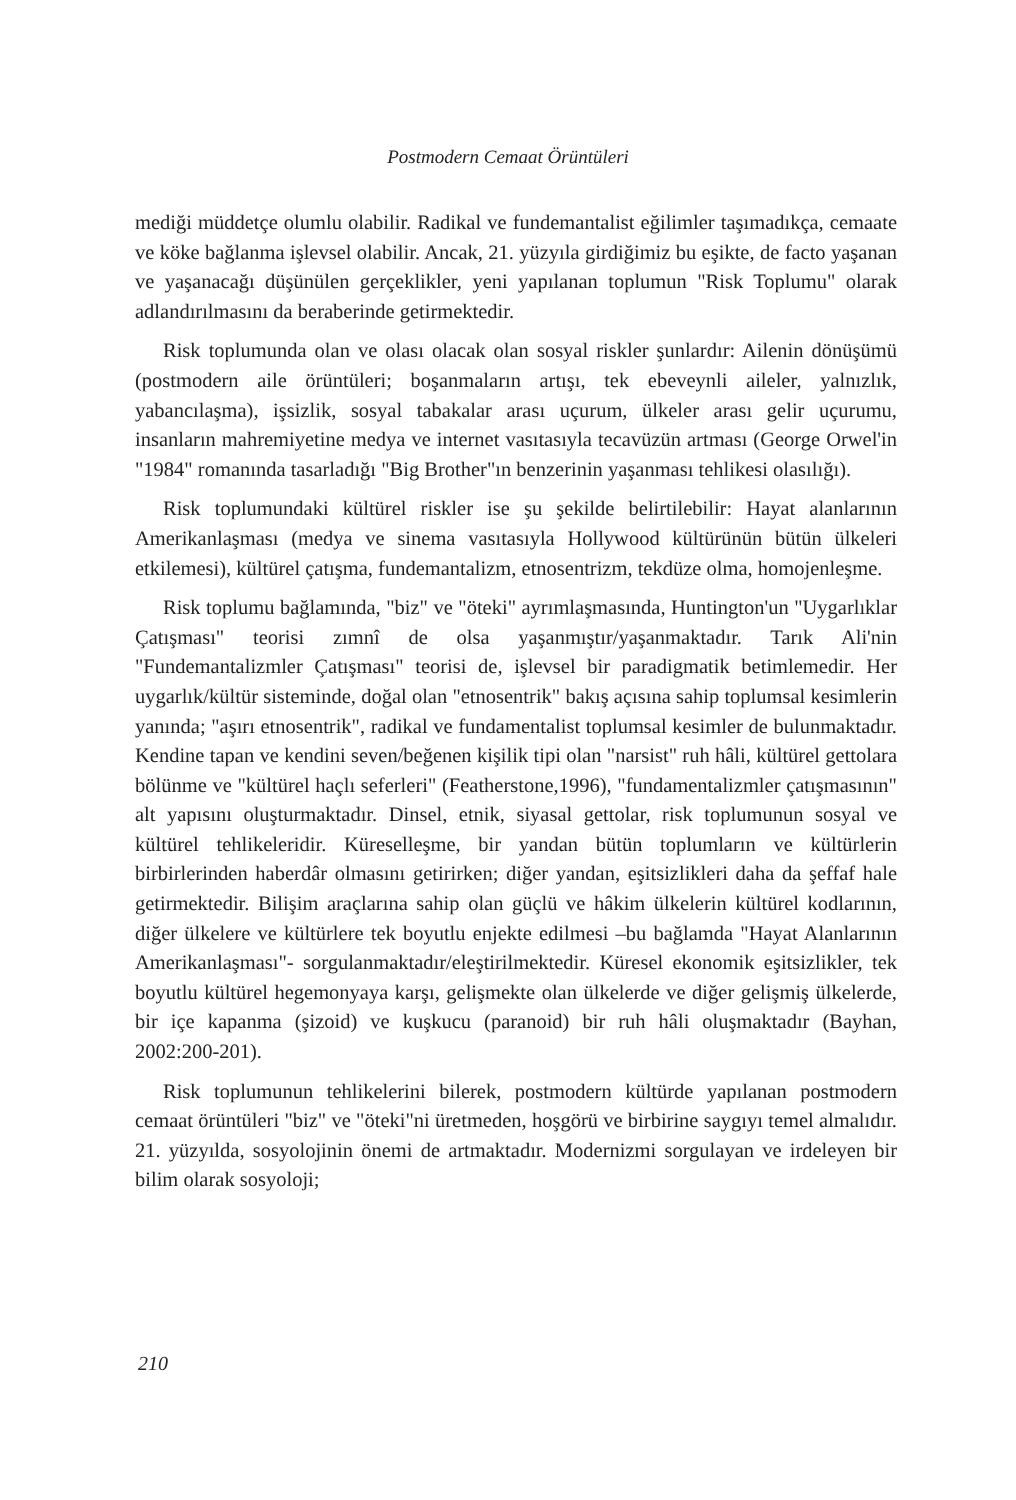Postmodern Cemaat Örüntüleri
mediği müddetçe olumlu olabilir. Radikal ve fundemantalist eğilimler taşımadıkça, cemaate ve köke bağlanma işlevsel olabilir. Ancak, 21. yüzyıla girdiğimiz bu eşikte, de facto yaşanan ve yaşanacağı düşünülen gerçeklikler, yeni yapılanan toplumun "Risk Toplumu" olarak adlandırılmasını da beraberinde getirmektedir.
Risk toplumunda olan ve olası olacak olan sosyal riskler şunlardır: Ailenin dönüşümü (postmodern aile örüntüleri; boşanmaların artışı, tek ebeveynli aileler, yalnızlık, yabancılaşma), işsizlik, sosyal tabakalar arası uçurum, ülkeler arası gelir uçurumu, insanların mahremiyetine medya ve internet vasıtasıyla tecavüzün artması (George Orwel'in "1984" romanında tasarladığı "Big Brother"ın benzerinin yaşanması tehlikesi olasılığı).
Risk toplumundaki kültürel riskler ise şu şekilde belirtilebilir: Hayat alanlarının Amerikanlaşması (medya ve sinema vasıtasıyla Hollywood kültürünün bütün ülkeleri etkilemesi), kültürel çatışma, fundemantalizm, etnosentrizm, tekdüze olma, homojenleşme.
Risk toplumu bağlamında, "biz" ve "öteki" ayrımlaşmasında, Huntington'un "Uygarlıklar Çatışması" teorisi zımnî de olsa yaşanmıştır/yaşanmaktadır. Tarık Ali'nin "Fundemantalizmler Çatışması" teorisi de, işlevsel bir paradigmatik betimlemedir. Her uygarlık/kültür sisteminde, doğal olan "etnosentrik" bakış açısına sahip toplumsal kesimlerin yanında; "aşırı etnosentrik", radikal ve fundamentalist toplumsal kesimler de bulunmaktadır. Kendine tapan ve kendini seven/beğenen kişilik tipi olan "narsist" ruh hâli, kültürel gettolara bölünme ve "kültürel haçlı seferleri" (Featherstone,1996), "fundamentalizmler çatışmasının" alt yapısını oluşturmaktadır. Dinsel, etnik, siyasal gettolar, risk toplumunun sosyal ve kültürel tehlikeleridir. Küreselleşme, bir yandan bütün toplumların ve kültürlerin birbirlerinden haberdâr olmasını getirirken; diğer yandan, eşitsizlikleri daha da şeffaf hale getirmektedir. Bilişim araçlarına sahip olan güçlü ve hâkim ülkelerin kültürel kodlarının, diğer ülkelere ve kültürlere tek boyutlu enjekte edilmesi –bu bağlamda "Hayat Alanlarının Amerikanlaşması"- sorgulanmaktadır/eleştirilmektedir. Küresel ekonomik eşitsizlikler, tek boyutlu kültürel hegemonyaya karşı, gelişmekte olan ülkelerde ve diğer gelişmiş ülkelerde, bir içe kapanma (şizoid) ve kuşkucu (paranoid) bir ruh hâli oluşmaktadır (Bayhan, 2002:200-201).
Risk toplumunun tehlikelerini bilerek, postmodern kültürde yapılanan postmodern cemaat örüntüleri "biz" ve "öteki"ni üretmeden, hoşgörü ve birbirine saygıyı temel almalıdır. 21. yüzyılda, sosyolojinin önemi de artmaktadır. Modernizmi sorgulayan ve irdeleyen bir bilim olarak sosyoloji;
210